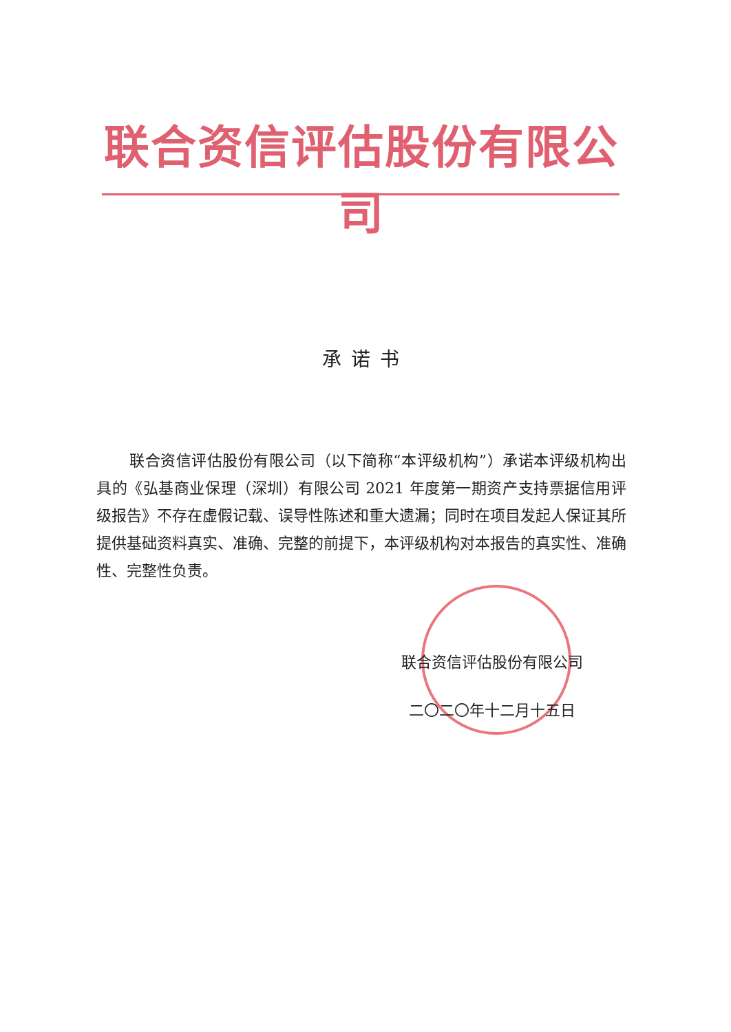联合资信评估股份有限公司
承诺书
联合资信评估股份有限公司（以下简称“本评级机构”）承诺本评级机构出具的《弘基商业保理（深圳）有限公司 2021 年度第一期资产支持票据信用评级报告》不存在虚假记载、误导性陈述和重大遗漏；同时在项目发起人保证其所提供基础资料真实、准确、完整的前提下，本评级机构对本报告的真实性、准确性、完整性负责。
联合资信评估股份有限公司
二〇二〇年十二月十五日